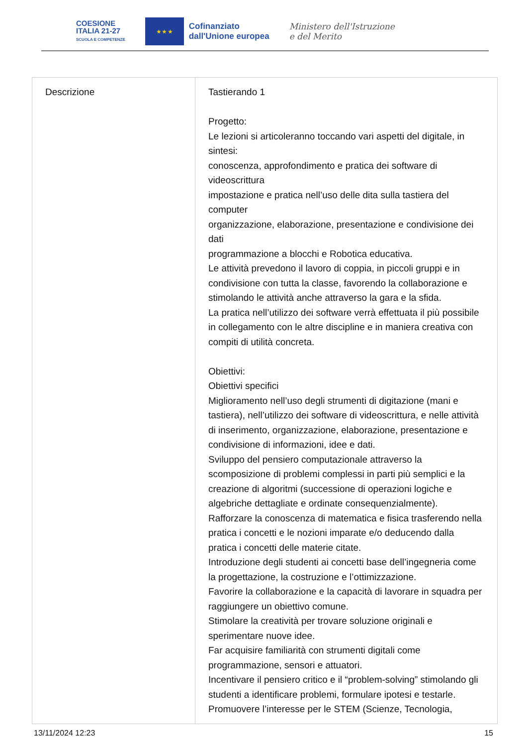COESIONE
ITALIA 21-27
SCUOLA E COMPETENZE
★ ★ ★
Cofinanziato
dall'Unione europea
Ministero dell'Istruzione
e del Merito
| Descrizione | Tastierando 1 Progetto: Le lezioni si articoleranno toccando vari aspetti del digitale, in sintesi: conoscenza, approfondimento e pratica dei software di videoscrittura impostazione e pratica nell’uso delle dita sulla tastiera del computer organizzazione, elaborazione, presentazione e condivisione dei dati programmazione a blocchi e Robotica educativa. Le attività prevedono il lavoro di coppia, in piccoli gruppi e in condivisione con tutta la classe, favorendo la collaborazione e stimolando le attività anche attraverso la gara e la sfida. La pratica nell’utilizzo dei software verrà effettuata il più possibile in collegamento con le altre discipline e in maniera creativa con compiti di utilità concreta. Obiettivi: Obiettivi specifici Miglioramento nell’uso degli strumenti di digitazione (mani e tastiera), nell’utilizzo dei software di videoscrittura, e nelle attività di inserimento, organizzazione, elaborazione, presentazione e condivisione di informazioni, idee e dati. Sviluppo del pensiero computazionale attraverso la scomposizione di problemi complessi in parti più semplici e la creazione di algoritmi (successione di operazioni logiche e algebriche dettagliate e ordinate consequenzialmente). Rafforzare la conoscenza di matematica e fisica trasferendo nella pratica i concetti e le nozioni imparate e/o deducendo dalla pratica i concetti delle materie citate. Introduzione degli studenti ai concetti base dell’ingegneria come la progettazione, la costruzione e l’ottimizzazione. Favorire la collaborazione e la capacità di lavorare in squadra per raggiungere un obiettivo comune. Stimolare la creatività per trovare soluzione originali e sperimentare nuove idee. Far acquisire familiarità con strumenti digitali come programmazione, sensori e attuatori. Incentivare il pensiero critico e il “problem-solving” stimolando gli studenti a identificare problemi, formulare ipotesi e testarle. Promuovere l’interesse per le STEM (Scienze, Tecnologia, |
13/11/2024 12:23 15